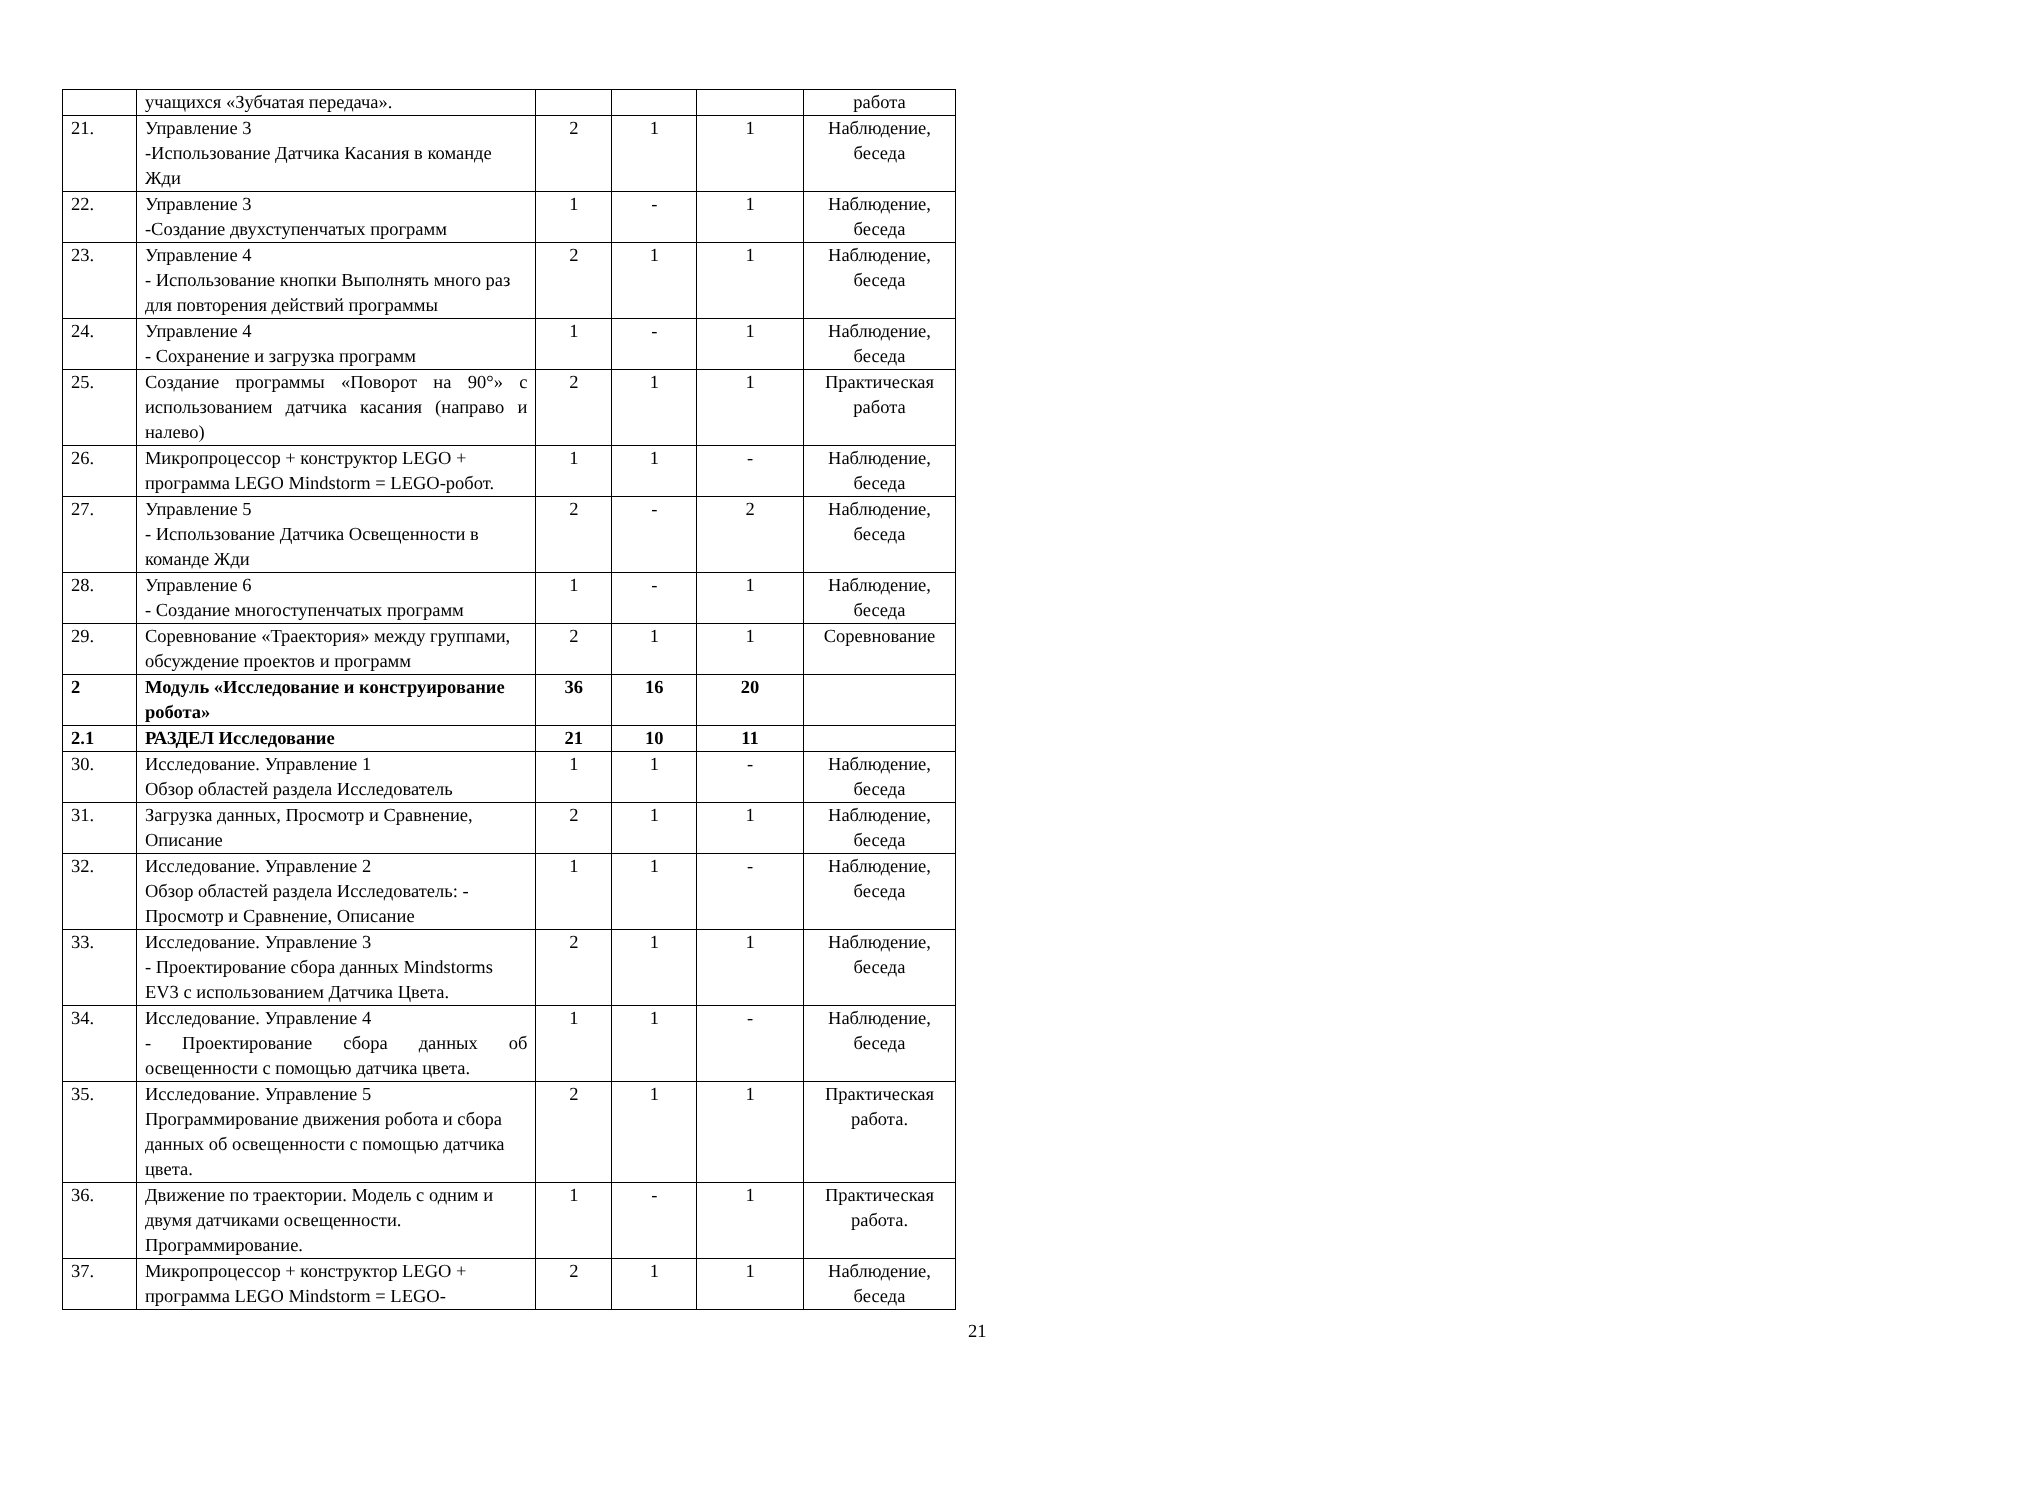| | учащихся «Зубчатая передача». | | | | работа |
| 21. | Управление 3 -Использование Датчика Касания в команде Жди | 2 | 1 | 1 | Наблюдение, беседа |
| 22. | Управление 3 -Создание двухступенчатых программ | 1 | - | 1 | Наблюдение, беседа |
| 23. | Управление 4 - Использование кнопки Выполнять много раз для повторения действий программы | 2 | 1 | 1 | Наблюдение, беседа |
| 24. | Управление 4 - Сохранение и загрузка программ | 1 | - | 1 | Наблюдение, беседа |
| 25. | Создание программы «Поворот на 90°» с использованием датчика касания (направо и налево) | 2 | 1 | 1 | Практическая работа |
| 26. | Микропроцессор + конструктор LEGO + программа LEGO Mindstorm = LEGO-робот. | 1 | 1 | - | Наблюдение, беседа |
| 27. | Управление 5 - Использование Датчика Освещенности в команде Жди | 2 | - | 2 | Наблюдение, беседа |
| 28. | Управление 6 - Создание многоступенчатых программ | 1 | - | 1 | Наблюдение, беседа |
| 29. | Соревнование «Траектория» между группами, обсуждение проектов и программ | 2 | 1 | 1 | Соревнование |
| 2 | Модуль «Исследование и конструирование робота» | 36 | 16 | 20 | |
| 2.1 | РАЗДЕЛ Исследование | 21 | 10 | 11 | |
| 30. | Исследование. Управление 1 Обзор областей раздела Исследователь | 1 | 1 | - | Наблюдение, беседа |
| 31. | Загрузка данных, Просмотр и Сравнение, Описание | 2 | 1 | 1 | Наблюдение, беседа |
| 32. | Исследование. Управление 2 Обзор областей раздела Исследователь: - Просмотр и Сравнение, Описание | 1 | 1 | - | Наблюдение, беседа |
| 33. | Исследование. Управление 3 - Проектирование сбора данных Mindstorms EV3 с использованием Датчика Цвета. | 2 | 1 | 1 | Наблюдение, беседа |
| 34. | Исследование. Управление 4 - Проектирование сбора данных об освещенности с помощью датчика цвета. | 1 | 1 | - | Наблюдение, беседа |
| 35. | Исследование. Управление 5 Программирование движения робота и сбора данных об освещенности с помощью датчика цвета. | 2 | 1 | 1 | Практическая работа. |
| 36. | Движение по траектории. Модель с одним и двумя датчиками освещенности. Программирование. | 1 | - | 1 | Практическая работа. |
| 37. | Микропроцессор + конструктор LEGO + программа LEGO Mindstorm = LEGO- | 2 | 1 | 1 | Наблюдение, беседа |
21